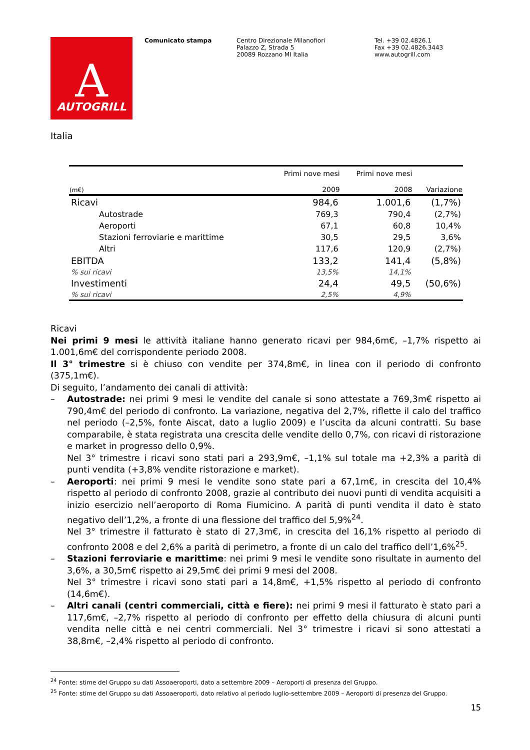A
AUTOGRILL
Comunicato stampa Centro Direzionale Milanofiori
Palazzo Z, Strada 5
20089 Rozzano MI Italia
Tel. +39 02.4826.1
Fax +39 02.4826.3443
www.autogrill.com
Italia
| (m€) | Primi nove mesi 2009 | Primi nove mesi 2008 | Variazione |
| --- | --- | --- | --- |
| Ricavi | 984,6 | 1.001,6 | (1,7%) |
| Autostrade | 769,3 | 790,4 | (2,7%) |
| Aeroporti | 67,1 | 60,8 | 10,4% |
| Stazioni ferroviarie e marittime | 30,5 | 29,5 | 3,6% |
| Altri | 117,6 | 120,9 | (2,7%) |
| EBITDA | 133,2 | 141,4 | (5,8%) |
| % sui ricavi | 13,5% | 14,1% | |
| Investimenti | 24,4 | 49,5 | (50,6%) |
| % sui ricavi | 2,5% | 4,9% | |
Ricavi
Nei primi 9 mesi le attività italiane hanno generato ricavi per 984,6m€, –1,7% rispetto ai 1.001,6m€ del corrispondente periodo 2008.
Il 3° trimestre si è chiuso con vendite per 374,8m€, in linea con il periodo di confronto (375,1m€).
Di seguito, l’andamento dei canali di attività:
– Autostrade: nei primi 9 mesi le vendite del canale si sono attestate a 769,3m€ rispetto ai 790,4m€ del periodo di confronto. La variazione, negativa del 2,7%, riflette il calo del traffico nel periodo (–2,5%, fonte Aiscat, dato a luglio 2009) e l’uscita da alcuni contratti. Su base comparabile, è stata registrata una crescita delle vendite dello 0,7%, con ricavi di ristorazione e market in progresso dello 0,9%.
Nel 3° trimestre i ricavi sono stati pari a 293,9m€, –1,1% sul totale ma +2,3% a parità di punti vendita (+3,8% vendite ristorazione e market).
– Aeroporti: nei primi 9 mesi le vendite sono state pari a 67,1m€, in crescita del 10,4% rispetto al periodo di confronto 2008, grazie al contributo dei nuovi punti di vendita acquisiti a inizio esercizio nell’aeroporto di Roma Fiumicino. A parità di punti vendita il dato è stato negativo dell’1,2%, a fronte di una flessione del traffico del 5,9%<sup>24</sup>.
Nel 3° trimestre il fatturato è stato di 27,3m€, in crescita del 16,1% rispetto al periodo di confronto 2008 e del 2,6% a parità di perimetro, a fronte di un calo del traffico dell’1,6%<sup>25</sup>.
– Stazioni ferroviarie e marittime: nei primi 9 mesi le vendite sono risultate in aumento del 3,6%, a 30,5m€ rispetto ai 29,5m€ dei primi 9 mesi del 2008.
Nel 3° trimestre i ricavi sono stati pari a 14,8m€, +1,5% rispetto al periodo di confronto (14,6m€).
– Altri canali (centri commerciali, città e fiere): nei primi 9 mesi il fatturato è stato pari a 117,6m€, –2,7% rispetto al periodo di confronto per effetto della chiusura di alcuni punti vendita nelle città e nei centri commerciali. Nel 3° trimestre i ricavi si sono attestati a 38,8m€, –2,4% rispetto al periodo di confronto.
<sup>24</sup> Fonte: stime del Gruppo su dati Assoaeroporti, dato a settembre 2009 – Aeroporti di presenza del Gruppo.
<sup>25</sup> Fonte: stime del Gruppo su dati Assoaeroporti, dato relativo al periodo luglio-settembre 2009 – Aeroporti di presenza del Gruppo.
15